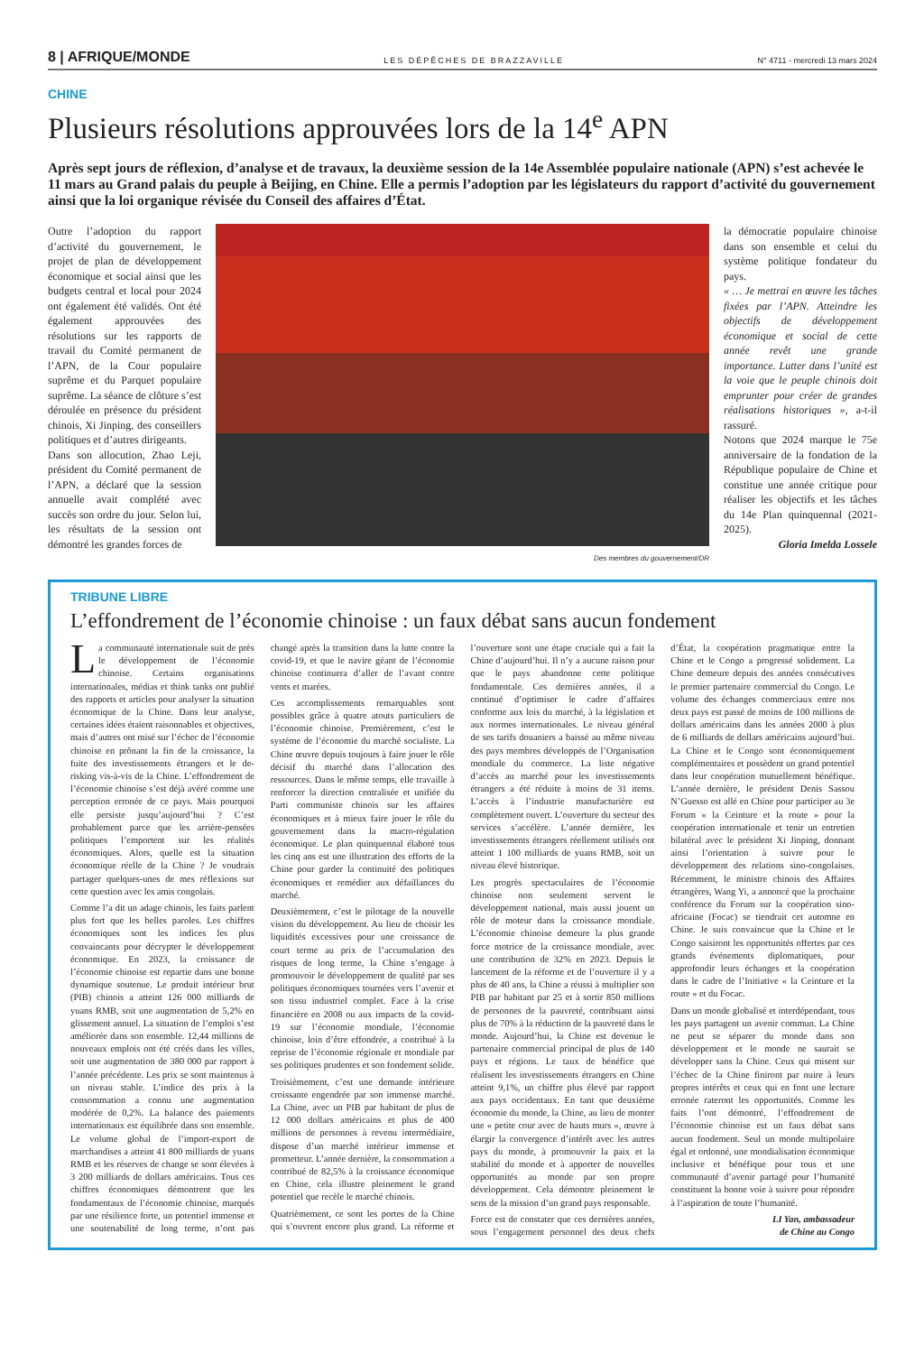8 | AFRIQUE/MONDE LES DÉPÊCHES DE BRAZZAVILLE N° 4711 - mercredi 13 mars 2024
CHINE
Plusieurs résolutions approuvées lors de la 14<sup>e</sup> APN
Après sept jours de réflexion, d’analyse et de travaux, la deuxième session de la 14e Assemblée populaire nationale (APN) s’est achevée le 11 mars au Grand palais du peuple à Beijing, en Chine. Elle a permis l’adoption par les législateurs du rapport d’activité du gouvernement ainsi que la loi organique révisée du Conseil des affaires d’État.
Outre l’adoption du rapport d’activité du gouvernement, le projet de plan de développement économique et social ainsi que les budgets central et local pour 2024 ont également été validés. Ont été également approuvées des résolutions sur les rapports de travail du Comité permanent de l’APN, de la Cour populaire suprême et du Parquet populaire suprême. La séance de clôture s’est déroulée en présence du président chinois, Xi Jinping, des conseillers politiques et d’autres dirigeants.
Dans son allocution, Zhao Leji, président du Comité permanent de l’APN, a déclaré que la session annuelle avait complété avec succès son ordre du jour. Selon lui, les résultats de la session ont démontré les grandes forces de
Des membres du gouvernement/DR
la démocratie populaire chinoise dans son ensemble et celui du système politique fondateur du pays.
« … Je mettrai en œuvre les tâches fixées par l’APN. Atteindre les objectifs de développement économique et social de cette année revêt une grande importance. Lutter dans l’unité est la voie que le peuple chinois doit emprunter pour créer de grandes réalisations historiques », a-t-il rassuré.
Notons que 2024 marque le 75e anniversaire de la fondation de la République populaire de Chine et constitue une année critique pour réaliser les objectifs et les tâches du 14e Plan quinquennal (2021-2025).
Gloria Imelda Lossele
TRIBUNE LIBRE
L’effondrement de l’économie chinoise : un faux débat sans aucun fondement
La communauté internationale suit de près le développement de l’économie chinoise. Certains organisations internationales, médias et think tanks ont publié des rapports et articles pour analyser la situation économique de la Chine. Dans leur analyse, certaines idées étaient raisonnables et objectives, mais d’autres ont misé sur l’échec de l’économie chinoise en prônant la fin de la croissance, la fuite des investissements étrangers et le de-risking vis-à-vis de la Chine. L’effondrement de l’économie chinoise s’est déjà avéré comme une perception erronée de ce pays. Mais pourquoi elle persiste jusqu’aujourd’hui ? C’est probablement parce que les arrière-pensées politiques l’emportent sur les réalités économiques. Alors, quelle est la situation économique réelle de la Chine ? Je voudrais partager quelques-unes de mes réflexions sur cette question avec les amis congolais.
Comme l’a dit un adage chinois, les faits parlent plus fort que les belles paroles. Les chiffres économiques sont les indices les plus convaincants pour décrypter le développement économique. En 2023, la croissance de l’économie chinoise est repartie dans une bonne dynamique soutenue. Le produit intérieur brut (PIB) chinois a atteint 126 000 milliards de yuans RMB, soit une augmentation de 5,2% en glissement annuel. La situation de l’emploi s’est améliorée dans son ensemble. 12,44 millions de nouveaux emplois ont été créés dans les villes, soit une augmentation de 380 000 par rapport à l’année précédente. Les prix se sont maintenus à un niveau stable. L’indice des prix à la consommation a connu une augmentation modérée de 0,2%. La balance des paiements internationaux est équilibrée dans son ensemble. Le volume global de l’import-export de marchandises a atteint 41 800 milliards de yuans RMB et les réserves de change se sont élevées à 3 200 milliards de dollars américains. Tous ces chiffres économiques démontrent que les fondamentaux de l’économie chinoise, marqués par une résilience forte, un potentiel immense et une soutenabilité de long terme, n’ont pas changé après la transition dans la lutte contre la covid-19, et que le navire géant de l’économie chinoise continuera d’aller de l’avant contre vents et marées.
Ces accomplissements remarquables sont possibles grâce à quatre atouts particuliers de l’économie chinoise. Premièrement, c’est le système de l’économie du marché socialiste. La Chine œuvre depuis toujours à faire jouer le rôle décisif du marché dans l’allocation des ressources. Dans le même temps, elle travaille à renforcer la direction centralisée et unifiée du Parti communiste chinois sur les affaires économiques et à mieux faire jouer le rôle du gouvernement dans la macro-régulation économique. Le plan quinquennal élaboré tous les cinq ans est une illustration des efforts de la Chine pour garder la continuité des politiques économiques et remédier aux défaillances du marché.
Deuxièmement, c’est le pilotage de la nouvelle vision du développement. Au lieu de choisir les liquidités excessives pour une croissance de court terme au prix de l’accumulation des risques de long terme, la Chine s’engage à promouvoir le développement de qualité par ses politiques économiques tournées vers l’avenir et son tissu industriel complet. Face à la crise financière en 2008 ou aux impacts de la covid-19 sur l’économie mondiale, l’économie chinoise, loin d’être effondrée, a contribué à la reprise de l’économie régionale et mondiale par ses politiques prudentes et son fondement solide.
Troisièmement, c’est une demande intérieure croissante engendrée par son immense marché. La Chine, avec un PIB par habitant de plus de 12 000 dollars américains et plus de 400 millions de personnes à revenu intermédiaire, dispose d’un marché intérieur immense et prometteur. L’année dernière, la consommation a contribué de 82,5% à la croissance économique en Chine, cela illustre pleinement le grand potentiel que recèle le marché chinois.
Quatrièmement, ce sont les portes de la Chine qui s’ouvrent encore plus grand. La réforme et l’ouverture sont une étape cruciale qui a fait la Chine d’aujourd’hui. Il n’y a aucune raison pour que le pays abandonne cette politique fondamentale. Ces dernières années, il a continué d’optimiser le cadre d’affaires conforme aux lois du marché, à la législation et aux normes internationales. Le niveau général de ses tarifs douaniers a baissé au même niveau des pays membres développés de l’Organisation mondiale du commerce. La liste négative d’accès au marché pour les investissements étrangers a été réduite à moins de 31 items. L’accès à l’industrie manufacturière est complètement ouvert. L’ouverture du secteur des services s’accélère. L’année dernière, les investissements étrangers réellement utilisés ont atteint 1 100 milliards de yuans RMB, soit un niveau élevé historique.
Les progrès spectaculaires de l’économie chinoise non seulement servent le développement national, mais aussi jouent un rôle de moteur dans la croissance mondiale. L’économie chinoise demeure la plus grande force motrice de la croissance mondiale, avec une contribution de 32% en 2023. Depuis le lancement de la réforme et de l’ouverture il y a plus de 40 ans, la Chine a réussi à multiplier son PIB par habitant par 25 et à sortir 850 millions de personnes de la pauvreté, contribuant ainsi plus de 70% à la réduction de la pauvreté dans le monde. Aujourd’hui, la Chine est devenue le partenaire commercial principal de plus de 140 pays et régions. Le taux de bénéfice que réalisent les investissements étrangers en Chine atteint 9,1%, un chiffre plus élevé par rapport aux pays occidentaux. En tant que deuxième économie du monde, la Chine, au lieu de monter une « petite cour avec de hauts murs », œuvre à élargir la convergence d’intérêt avec les autres pays du monde, à promouvoir la paix et la stabilité du monde et à apporter de nouvelles opportunités au monde par son propre développement. Cela démontre pleinement le sens de la mission d’un grand pays responsable.
Force est de constater que ces dernières années, sous l’engagement personnel des deux chefs d’État, la coopération pragmatique entre la Chine et le Congo a progressé solidement. La Chine demeure depuis des années consécutives le premier partenaire commercial du Congo. Le volume des échanges commerciaux entre nos deux pays est passé de moins de 100 millions de dollars américains dans les années 2000 à plus de 6 milliards de dollars américains aujourd’hui. La Chine et le Congo sont économiquement complémentaires et possèdent un grand potentiel dans leur coopération mutuellement bénéfique. L’année dernière, le président Denis Sassou N’Guesso est allé en Chine pour participer au 3e Forum « la Ceinture et la route » pour la coopération internationale et tenir un entretien bilatéral avec le président Xi Jinping, donnant ainsi l’orientation à suivre pour le développement des relations sino-congolaises. Récemment, le ministre chinois des Affaires étrangères, Wang Yi, a annoncé que la prochaine conférence du Forum sur la coopération sino-africaine (Focac) se tiendrait cet automne en Chine. Je suis convaincue que la Chine et le Congo saisiront les opportunités offertes par ces grands événements diplomatiques, pour approfondir leurs échanges et la coopération dans le cadre de l’Initiative « la Ceinture et la route » et du Focac.
Dans un monde globalisé et interdépendant, tous les pays partagent un avenir commun. La Chine ne peut se séparer du monde dans son développement et le monde ne saurait se développer sans la Chine. Ceux qui misent sur l’échec de la Chine finiront par nuire à leurs propres intérêts et ceux qui en font une lecture erronée rateront les opportunités. Comme les faits l’ont démontré, l’effondrement de l’économie chinoise est un faux débat sans aucun fondement. Seul un monde multipolaire égal et ordonné, une mondialisation économique inclusive et bénéfique pour tous et une communauté d’avenir partagé pour l’humanité constituent la bonne voie à suivre pour répondre à l’aspiration de toute l’humanité.
LI Yan, ambassadeur
de Chine au Congo